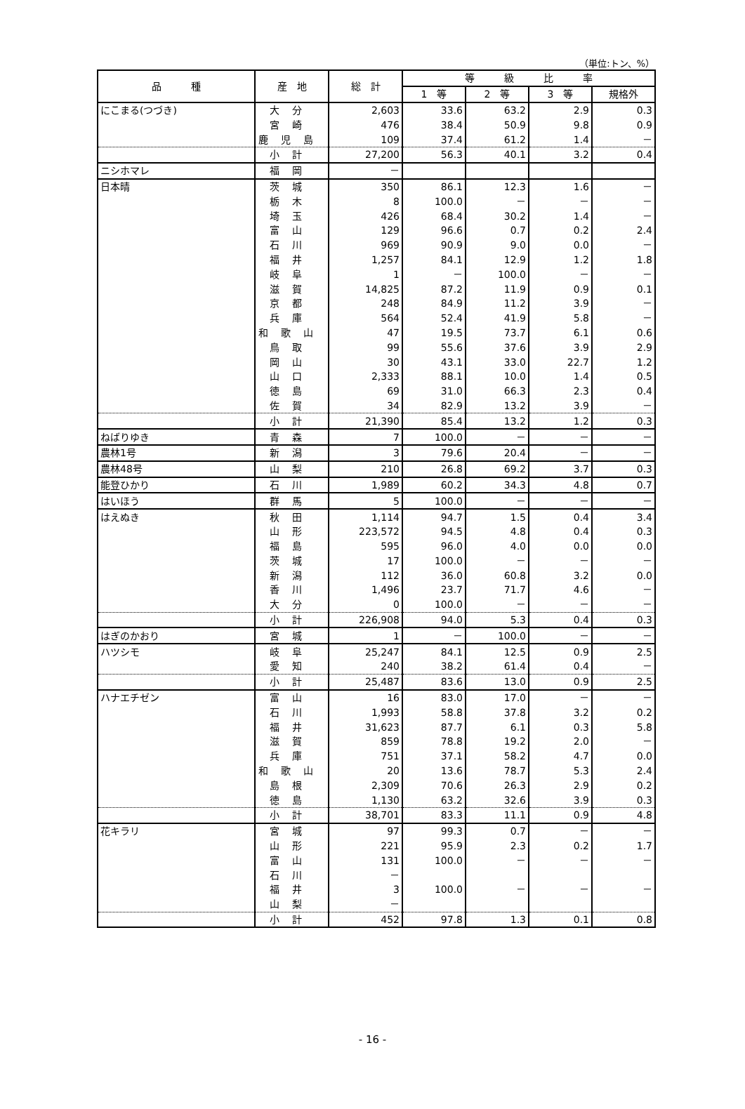（単位:トン、%）
| 品 種 | 産 地 | 総 計 | 等 級 比 率 | | | |
| --- | --- | --- | --- | --- | --- | --- |
| | | | 1 等 | 2 等 | 3 等 | 規格外 |
| にこまる(つづき) | 大分 | 2,603 | 33.6 | 63.2 | 2.9 | 0.3 |
| | 宮崎 | 476 | 38.4 | 50.9 | 9.8 | 0.9 |
| | 鹿児島 | 109 | 37.4 | 61.2 | 1.4 | － |
| | 小計 | 27,200 | 56.3 | 40.1 | 3.2 | 0.4 |
| ニシホマレ | 福岡 | － | | | | |
| 日本晴 | 茨城 | 350 | 86.1 | 12.3 | 1.6 | － |
| | 栃木 | 8 | 100.0 | － | － | － |
| | 埼玉 | 426 | 68.4 | 30.2 | 1.4 | － |
| | 富山 | 129 | 96.6 | 0.7 | 0.2 | 2.4 |
| | 石川 | 969 | 90.9 | 9.0 | 0.0 | － |
| | 福井 | 1,257 | 84.1 | 12.9 | 1.2 | 1.8 |
| | 岐阜 | 1 | － | 100.0 | － | － |
| | 滋賀 | 14,825 | 87.2 | 11.9 | 0.9 | 0.1 |
| | 京都 | 248 | 84.9 | 11.2 | 3.9 | － |
| | 兵庫 | 564 | 52.4 | 41.9 | 5.8 | － |
| | 和歌山 | 47 | 19.5 | 73.7 | 6.1 | 0.6 |
| | 鳥取 | 99 | 55.6 | 37.6 | 3.9 | 2.9 |
| | 岡山 | 30 | 43.1 | 33.0 | 22.7 | 1.2 |
| | 山口 | 2,333 | 88.1 | 10.0 | 1.4 | 0.5 |
| | 徳島 | 69 | 31.0 | 66.3 | 2.3 | 0.4 |
| | 佐賀 | 34 | 82.9 | 13.2 | 3.9 | － |
| | 小計 | 21,390 | 85.4 | 13.2 | 1.2 | 0.3 |
| ねばりゆき | 青森 | 7 | 100.0 | － | － | － |
| 農林1号 | 新潟 | 3 | 79.6 | 20.4 | － | － |
| 農林48号 | 山梨 | 210 | 26.8 | 69.2 | 3.7 | 0.3 |
| 能登ひかり | 石川 | 1,989 | 60.2 | 34.3 | 4.8 | 0.7 |
| はいほう | 群馬 | 5 | 100.0 | － | － | － |
| はえぬき | 秋田 | 1,114 | 94.7 | 1.5 | 0.4 | 3.4 |
| | 山形 | 223,572 | 94.5 | 4.8 | 0.4 | 0.3 |
| | 福島 | 595 | 96.0 | 4.0 | 0.0 | 0.0 |
| | 茨城 | 17 | 100.0 | － | － | － |
| | 新潟 | 112 | 36.0 | 60.8 | 3.2 | 0.0 |
| | 香川 | 1,496 | 23.7 | 71.7 | 4.6 | － |
| | 大分 | 0 | 100.0 | － | － | － |
| | 小計 | 226,908 | 94.0 | 5.3 | 0.4 | 0.3 |
| はぎのかおり | 宮城 | 1 | － | 100.0 | － | － |
| ハツシモ | 岐阜 | 25,247 | 84.1 | 12.5 | 0.9 | 2.5 |
| | 愛知 | 240 | 38.2 | 61.4 | 0.4 | － |
| | 小計 | 25,487 | 83.6 | 13.0 | 0.9 | 2.5 |
| ハナエチゼン | 富山 | 16 | 83.0 | 17.0 | － | － |
| | 石川 | 1,993 | 58.8 | 37.8 | 3.2 | 0.2 |
| | 福井 | 31,623 | 87.7 | 6.1 | 0.3 | 5.8 |
| | 滋賀 | 859 | 78.8 | 19.2 | 2.0 | － |
| | 兵庫 | 751 | 37.1 | 58.2 | 4.7 | 0.0 |
| | 和歌山 | 20 | 13.6 | 78.7 | 5.3 | 2.4 |
| | 島根 | 2,309 | 70.6 | 26.3 | 2.9 | 0.2 |
| | 徳島 | 1,130 | 63.2 | 32.6 | 3.9 | 0.3 |
| | 小計 | 38,701 | 83.3 | 11.1 | 0.9 | 4.8 |
| 花キラリ | 宮城 | 97 | 99.3 | 0.7 | － | － |
| | 山形 | 221 | 95.9 | 2.3 | 0.2 | 1.7 |
| | 富山 | 131 | 100.0 | － | － | － |
| | 石川 | － | | | | |
| | 福井 | 3 | 100.0 | － | － | － |
| | 山梨 | － | | | | |
| | 小計 | 452 | 97.8 | 1.3 | 0.1 | 0.8 |
- 16 -